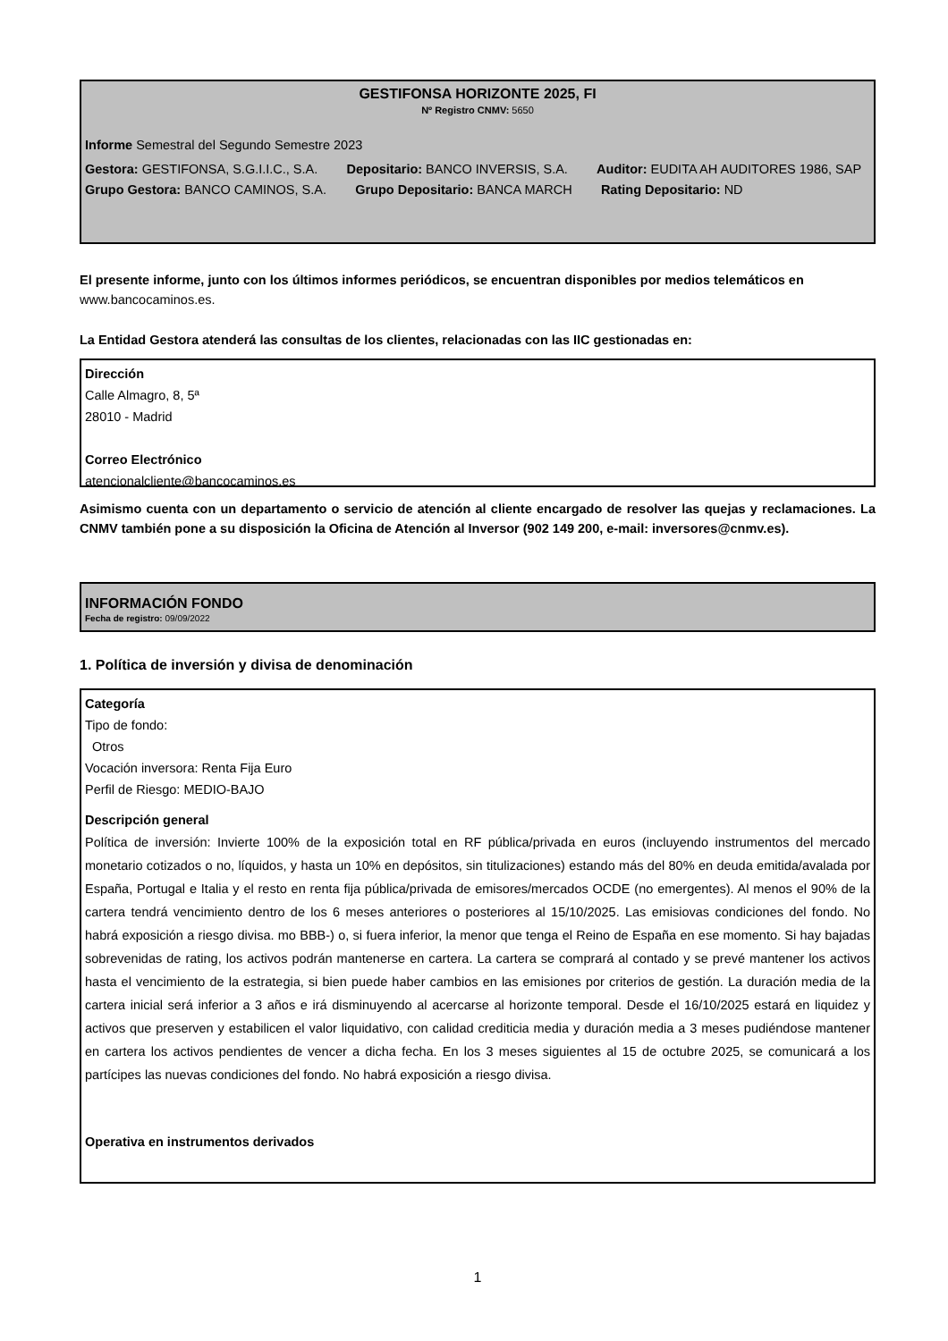GESTIFONSA HORIZONTE 2025, FI
Nº Registro CNMV: 5650
Informe Semestral del Segundo Semestre 2023
Gestora: GESTIFONSA, S.G.I.I.C., S.A. Depositario: BANCO INVERSIS, S.A. Auditor: EUDITA AH AUDITORES 1986, SAP
Grupo Gestora: BANCO CAMINOS, S.A. Grupo Depositario: BANCA MARCH Rating Depositario: ND
El presente informe, junto con los últimos informes periódicos, se encuentran disponibles por medios telemáticos en www.bancocaminos.es.
La Entidad Gestora atenderá las consultas de los clientes, relacionadas con las IIC gestionadas en:
Dirección
Calle Almagro, 8, 5ª
28010 - Madrid
Correo Electrónico
atencionalcliente@bancocaminos.es
Asimismo cuenta con un departamento o servicio de atención al cliente encargado de resolver las quejas y reclamaciones. La CNMV también pone a su disposición la Oficina de Atención al Inversor (902 149 200, e-mail: inversores@cnmv.es).
INFORMACIÓN FONDO
Fecha de registro: 09/09/2022
1. Política de inversión y divisa de denominación
Categoría
Tipo de fondo:
Otros
Vocación inversora: Renta Fija Euro
Perfil de Riesgo: MEDIO-BAJO
Descripción general
Política de inversión: Invierte 100% de la exposición total en RF pública/privada en euros (incluyendo instrumentos del mercado monetario cotizados o no, líquidos, y hasta un 10% en depósitos, sin titulizaciones) estando más del 80% en deuda emitida/avalada por España, Portugal e Italia y el resto en renta fija pública/privada de emisores/mercados OCDE (no emergentes). Al menos el 90% de la cartera tendrá vencimiento dentro de los 6 meses anteriores o posteriores al 15/10/2025. Las emisiovas condiciones del fondo. No habrá exposición a riesgo divisa. mo BBB-) o, si fuera inferior, la menor que tenga el Reino de España en ese momento. Si hay bajadas sobrevenidas de rating, los activos podrán mantenerse en cartera. La cartera se comprará al contado y se prevé mantener los activos hasta el vencimiento de la estrategia, si bien puede haber cambios en las emisiones por criterios de gestión. La duración media de la cartera inicial será inferior a 3 años e irá disminuyendo al acercarse al horizonte temporal. Desde el 16/10/2025 estará en liquidez y activos que preserven y estabilicen el valor liquidativo, con calidad crediticia media y duración media a 3 meses pudiéndose mantener en cartera los activos pendientes de vencer a dicha fecha. En los 3 meses siguientes al 15 de octubre 2025, se comunicará a los partícipes las nuevas condiciones del fondo. No habrá exposición a riesgo divisa.
Operativa en instrumentos derivados
1